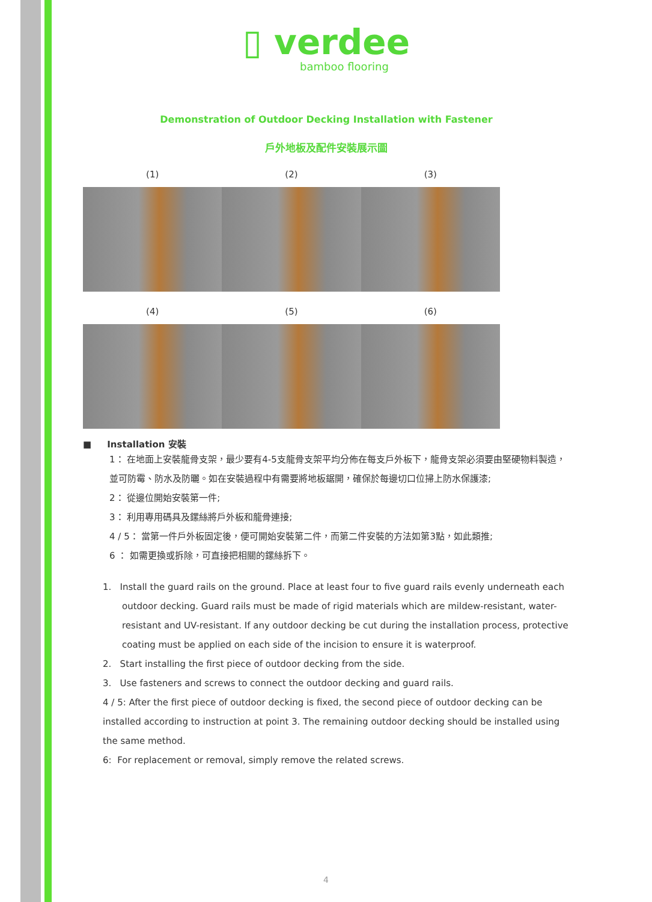▯ verdee
bamboo flooring
Demonstration of Outdoor Decking Installation with Fastener
戶外地板及配件安裝展示圖
(1) (2) (3)
(4) (5) (6)
■ Installation 安裝
1： 在地面上安裝龍骨支架，最少要有4-5支龍骨支架平均分佈在每支戶外板下，龍骨支架必須要由堅硬物料製造，並可防霉、防水及防曬。如在安裝過程中有需要將地板鋸開，確保於每邊切口位掃上防水保護漆;
2： 從邊位開始安裝第一件;
3： 利用專用碼具及鏍絲將戶外板和龍骨連接;
4 / 5： 當第一件戶外板固定後，便可開始安裝第二件，而第二件安裝的方法如第3點，如此類推;
6 ： 如需更換或拆除，可直接把相關的鏍絲拆下。
1. Install the guard rails on the ground. Place at least four to five guard rails evenly underneath each
outdoor decking. Guard rails must be made of rigid materials which are mildew-resistant, water-resistant and UV-resistant. If any outdoor decking be cut during the installation process, protective coating must be applied on each side of the incision to ensure it is waterproof.
2. Start installing the first piece of outdoor decking from the side.
3. Use fasteners and screws to connect the outdoor decking and guard rails.
4 / 5: After the first piece of outdoor decking is fixed, the second piece of outdoor decking can be installed according to instruction at point 3. The remaining outdoor decking should be installed using the same method.
6: For replacement or removal, simply remove the related screws.
4